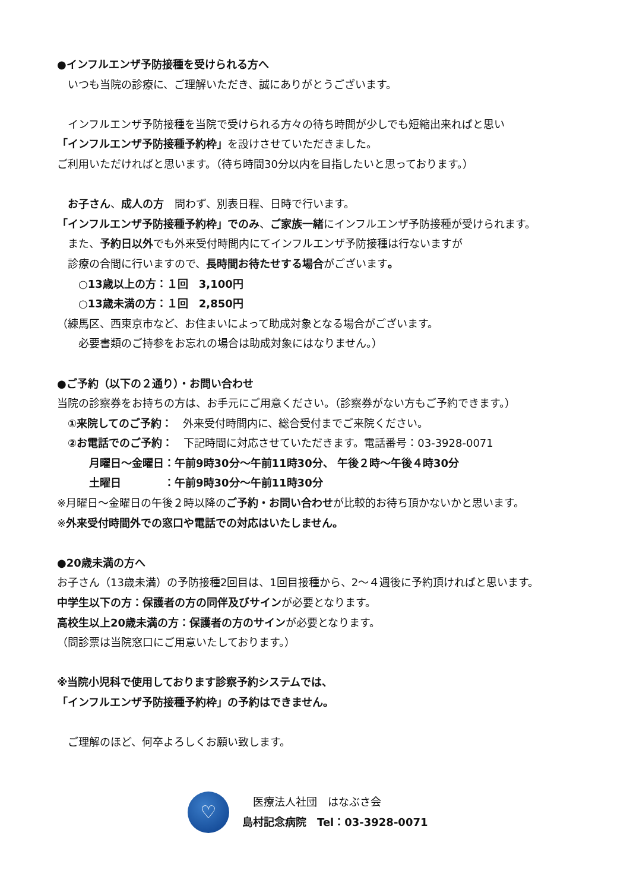●インフルエンザ予防接種を受けられる方へ
　いつも当院の診療に、ご理解いただき、誠にありがとうございます。
　インフルエンザ予防接種を当院で受けられる方々の待ち時間が少しでも短縮出来ればと思い
「インフルエンザ予防接種予約枠」を設けさせていただきました。
ご利用いただければと思います。（待ち時間30分以内を目指したいと思っております。）
　お子さん、成人の方　問わず、別表日程、日時で行います。
「インフルエンザ予防接種予約枠」でのみ、ご家族一緒にインフルエンザ予防接種が受けられます。
　また、予約日以外でも外来受付時間内にてインフルエンザ予防接種は行ないますが
　診療の合間に行いますので、長時間お待たせする場合がございます。
　　○13歳以上の方：１回　3,100円
　　○13歳未満の方：１回　2,850円
（練馬区、西東京市など、お住まいによって助成対象となる場合がございます。
　　必要書類のご持参をお忘れの場合は助成対象にはなりません。）
●ご予約（以下の２通り）・お問い合わせ
当院の診察券をお持ちの方は、お手元にご用意ください。（診察券がない方もご予約できます。）
　①来院してのご予約：　外来受付時間内に、総合受付までご来院ください。
　②お電話でのご予約：　下記時間に対応させていただきます。電話番号：03-3928-0071
　　　月曜日～金曜日：午前9時30分～午前11時30分、 午後２時～午後４時30分
　　　土曜日　　　　：午前9時30分～午前11時30分
※月曜日～金曜日の午後２時以降のご予約・お問い合わせが比較的お待ち頂かないかと思います。
※外来受付時間外での窓口や電話での対応はいたしません。
●20歳未満の方へ
お子さん（13歳未満）の予防接種2回目は、1回目接種から、2～４週後に予約頂ければと思います。
中学生以下の方：保護者の方の同伴及びサインが必要となります。
高校生以上20歳未満の方：保護者の方のサインが必要となります。
（問診票は当院窓口にご用意いたしております。）
※当院小児科で使用しております診察予約システムでは、
「インフルエンザ予防接種予約枠」の予約はできません。
　ご理解のほど、何卒よろしくお願い致します。
♡
　医療法人社団　はなぶさ会
島村記念病院　Tel：03-3928-0071